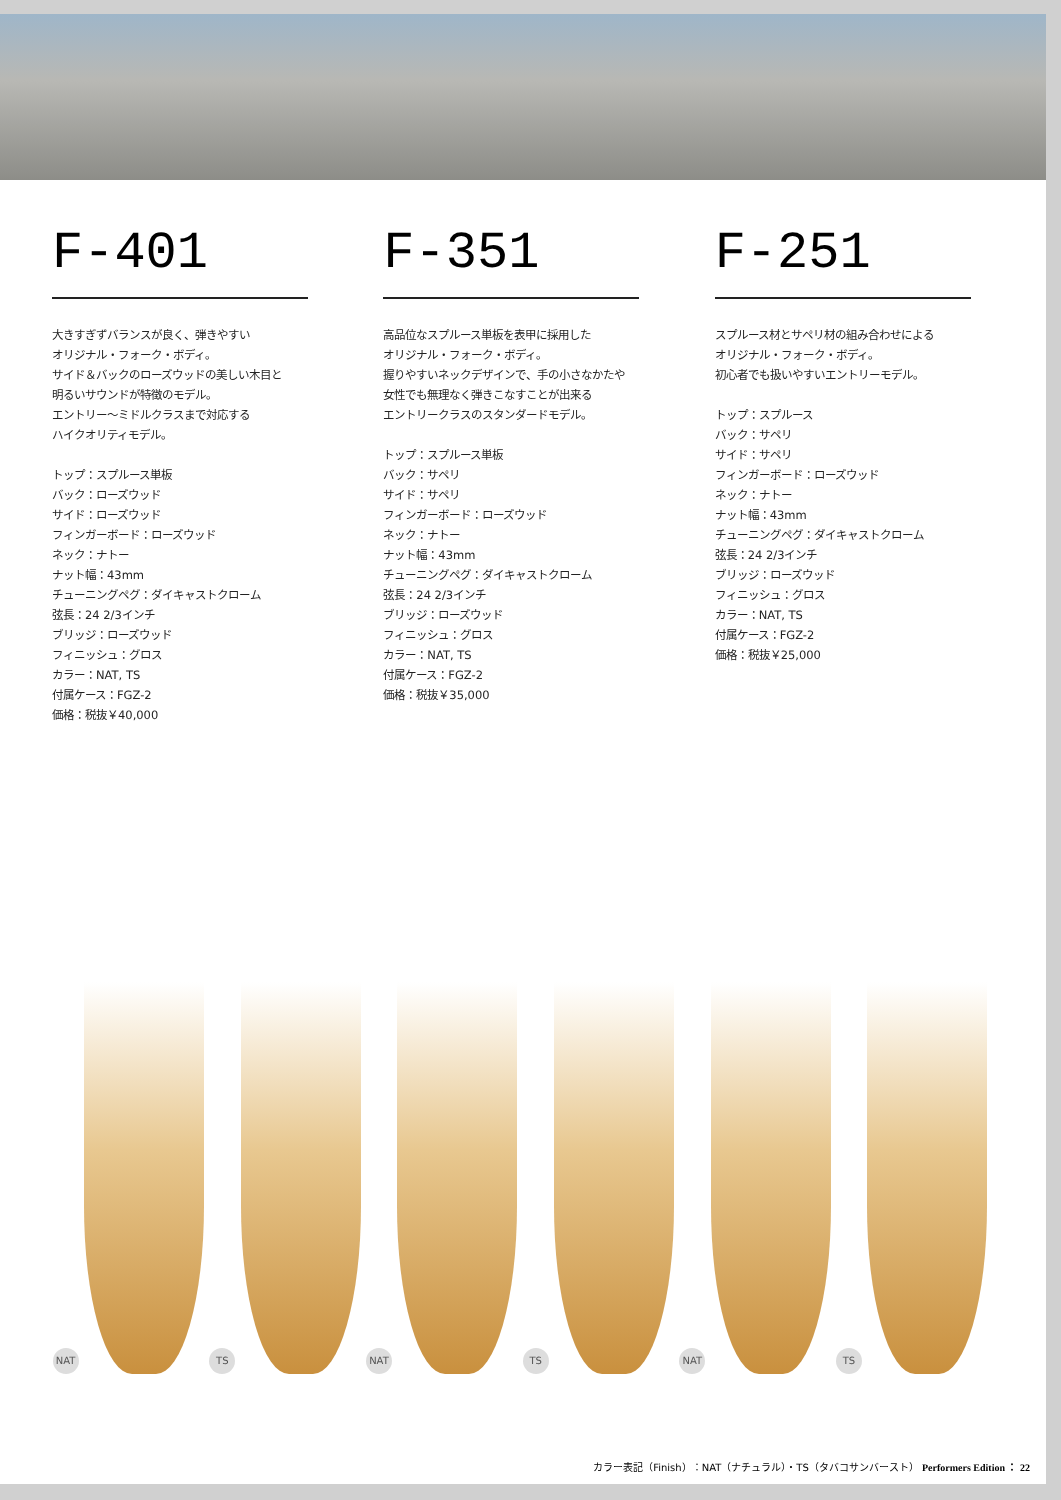F-401
大きすぎずバランスが良く、弾きやすい
オリジナル・フォーク・ボディ。
サイド＆バックのローズウッドの美しい木目と
明るいサウンドが特徴のモデル。
エントリー〜ミドルクラスまで対応する
ハイクオリティモデル。
トップ：スプルース単板
バック：ローズウッド
サイド：ローズウッド
フィンガーボード：ローズウッド
ネック：ナトー
ナット幅：43mm
チューニングペグ：ダイキャストクローム
弦長：24 2/3インチ
ブリッジ：ローズウッド
フィニッシュ：グロス
カラー：NAT, TS
付属ケース：FGZ-2
価格：税抜￥40,000
F-351
高品位なスプルース単板を表甲に採用した
オリジナル・フォーク・ボディ。
握りやすいネックデザインで、手の小さなかたや
女性でも無理なく弾きこなすことが出来る
エントリークラスのスタンダードモデル。
トップ：スプルース単板
バック：サペリ
サイド：サペリ
フィンガーボード：ローズウッド
ネック：ナトー
ナット幅：43mm
チューニングペグ：ダイキャストクローム
弦長：24 2/3インチ
ブリッジ：ローズウッド
フィニッシュ：グロス
カラー：NAT, TS
付属ケース：FGZ-2
価格：税抜￥35,000
F-251
スプルース材とサペリ材の組み合わせによる
オリジナル・フォーク・ボディ。
初心者でも扱いやすいエントリーモデル。
トップ：スプルース
バック：サペリ
サイド：サペリ
フィンガーボード：ローズウッド
ネック：ナトー
ナット幅：43mm
チューニングペグ：ダイキャストクローム
弦長：24 2/3インチ
ブリッジ：ローズウッド
フィニッシュ：グロス
カラー：NAT, TS
付属ケース：FGZ-2
価格：税抜￥25,000
NAT
TS
NAT
TS
NAT
TS
カラー表記（Finish）：NAT（ナチュラル）・TS（タバコサンバースト） Performers Edition ： 22